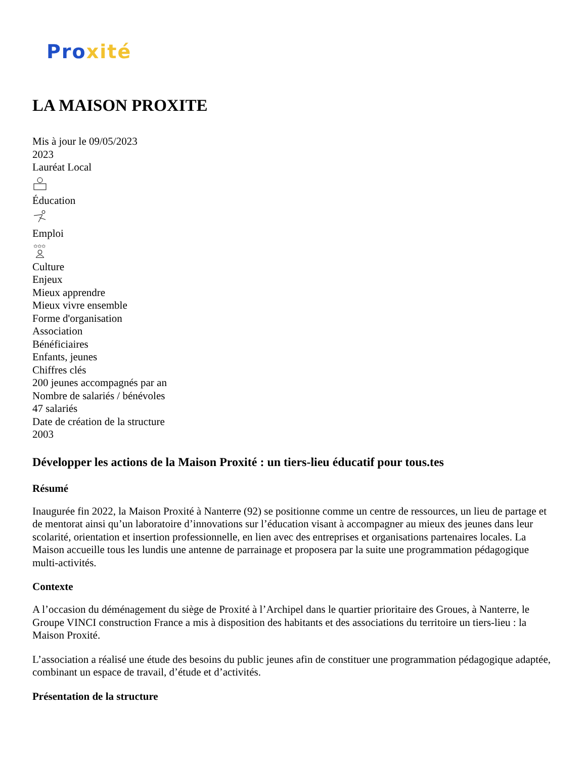Pro xité
LA MAISON PROXITE
Mis à jour le 09/05/2023
2023
Lauréat Local
Éducation
Emploi
✩✩✩
Culture
Enjeux
Mieux apprendre
Mieux vivre ensemble
Forme d'organisation
Association
Bénéficiaires
Enfants, jeunes
Chiffres clés
200 jeunes accompagnés par an
Nombre de salariés / bénévoles
47 salariés
Date de création de la structure
2003
Développer les actions de la Maison Proxité : un tiers-lieu éducatif pour tous.tes
Résumé
Inaugurée fin 2022, la Maison Proxité à Nanterre (92) se positionne comme un centre de ressources, un lieu de partage et de mentorat ainsi qu’un laboratoire d’innovations sur l’éducation visant à accompagner au mieux des jeunes dans leur scolarité, orientation et insertion professionnelle, en lien avec des entreprises et organisations partenaires locales. La Maison accueille tous les lundis une antenne de parrainage et proposera par la suite une programmation pédagogique multi-activités.
Contexte
A l’occasion du déménagement du siège de Proxité à l’Archipel dans le quartier prioritaire des Groues, à Nanterre, le Groupe VINCI construction France a mis à disposition des habitants et des associations du territoire un tiers-lieu : la Maison Proxité.
L’association a réalisé une étude des besoins du public jeunes afin de constituer une programmation pédagogique adaptée, combinant un espace de travail, d’étude et d’activités.
Présentation de la structure